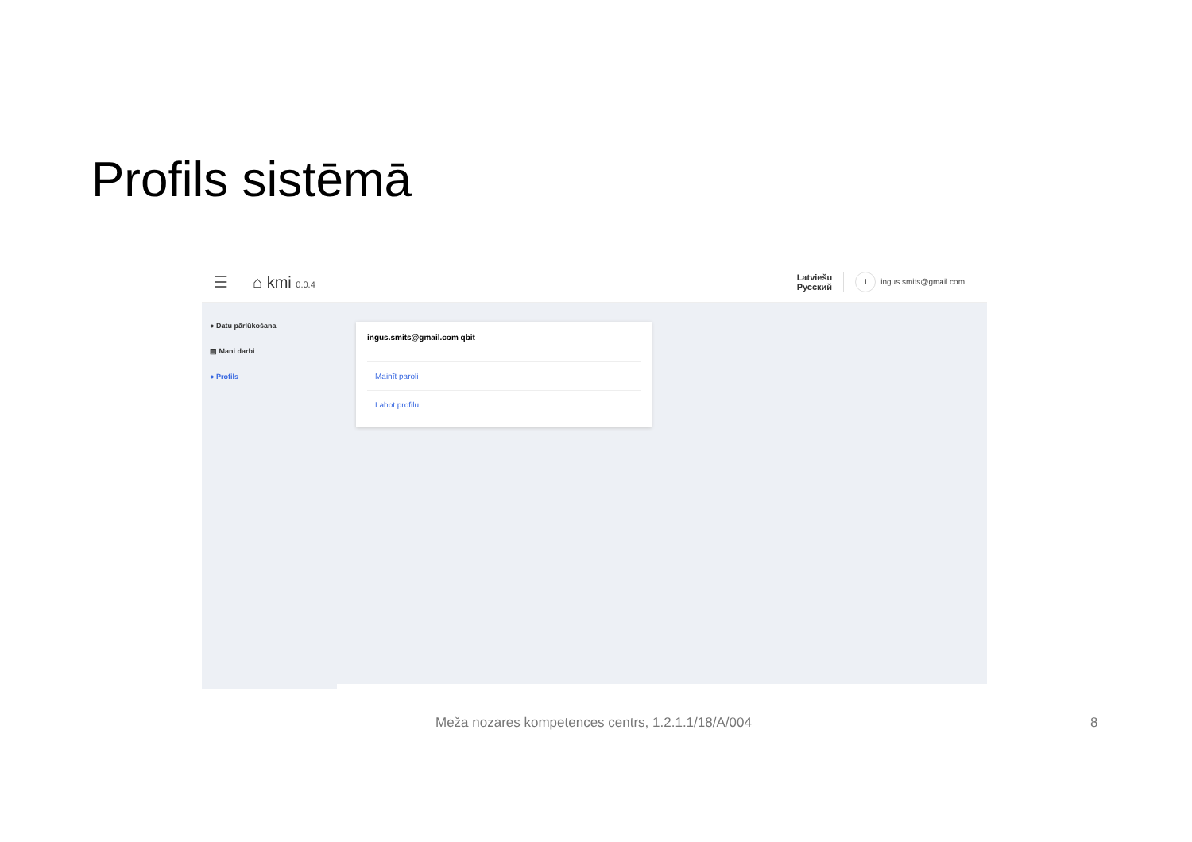Profils sistēmā
☰ ⌂ kmi 0.0.4
Latviešu
Русский
Iingus.smits@gmail.com
● Datu pārlūkošana
▤ Mani darbi
● Profils
ingus.smits@gmail.com qbit
Mainīt paroli
Labot profilu
Meža nozares kompetences centrs, 1.2.1.1/18/A/004
8